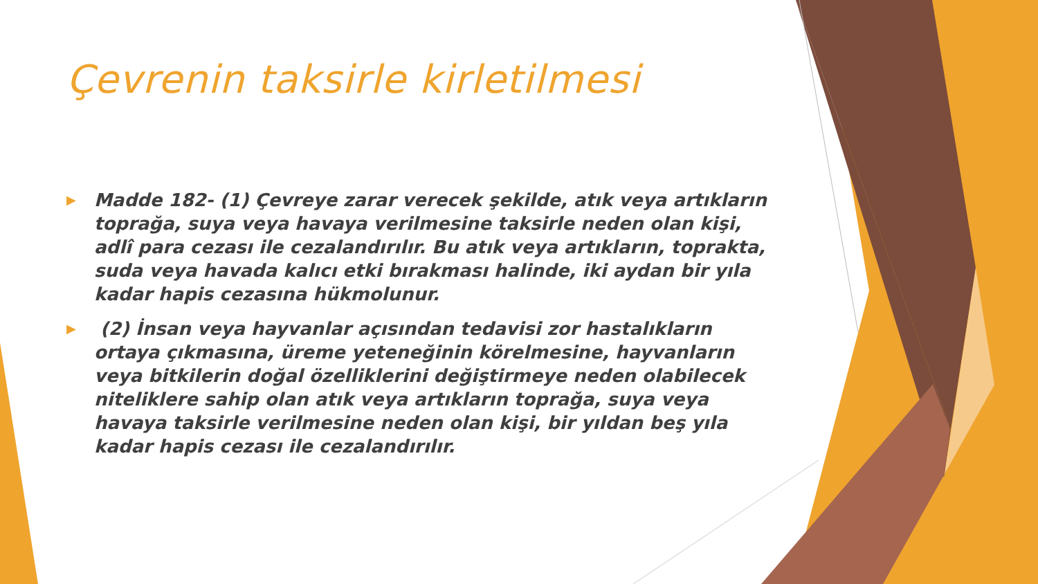Çevrenin taksirle kirletilmesi
▶ Madde 182- (1) Çevreye zarar verecek şekilde, atık veya artıkların toprağa, suya veya havaya verilmesine taksirle neden olan kişi, adlî para cezası ile cezalandırılır. Bu atık veya artıkların, toprakta, suda veya havada kalıcı etki bırakması halinde, iki aydan bir yıla kadar hapis cezasına hükmolunur.
▶ (2) İnsan veya hayvanlar açısından tedavisi zor hastalıkların ortaya çıkmasına, üreme yeteneğinin körelmesine, hayvanların veya bitkilerin doğal özelliklerini değiştirmeye neden olabilecek niteliklere sahip olan atık veya artıkların toprağa, suya veya havaya taksirle verilmesine neden olan kişi, bir yıldan beş yıla kadar hapis cezası ile cezalandırılır.